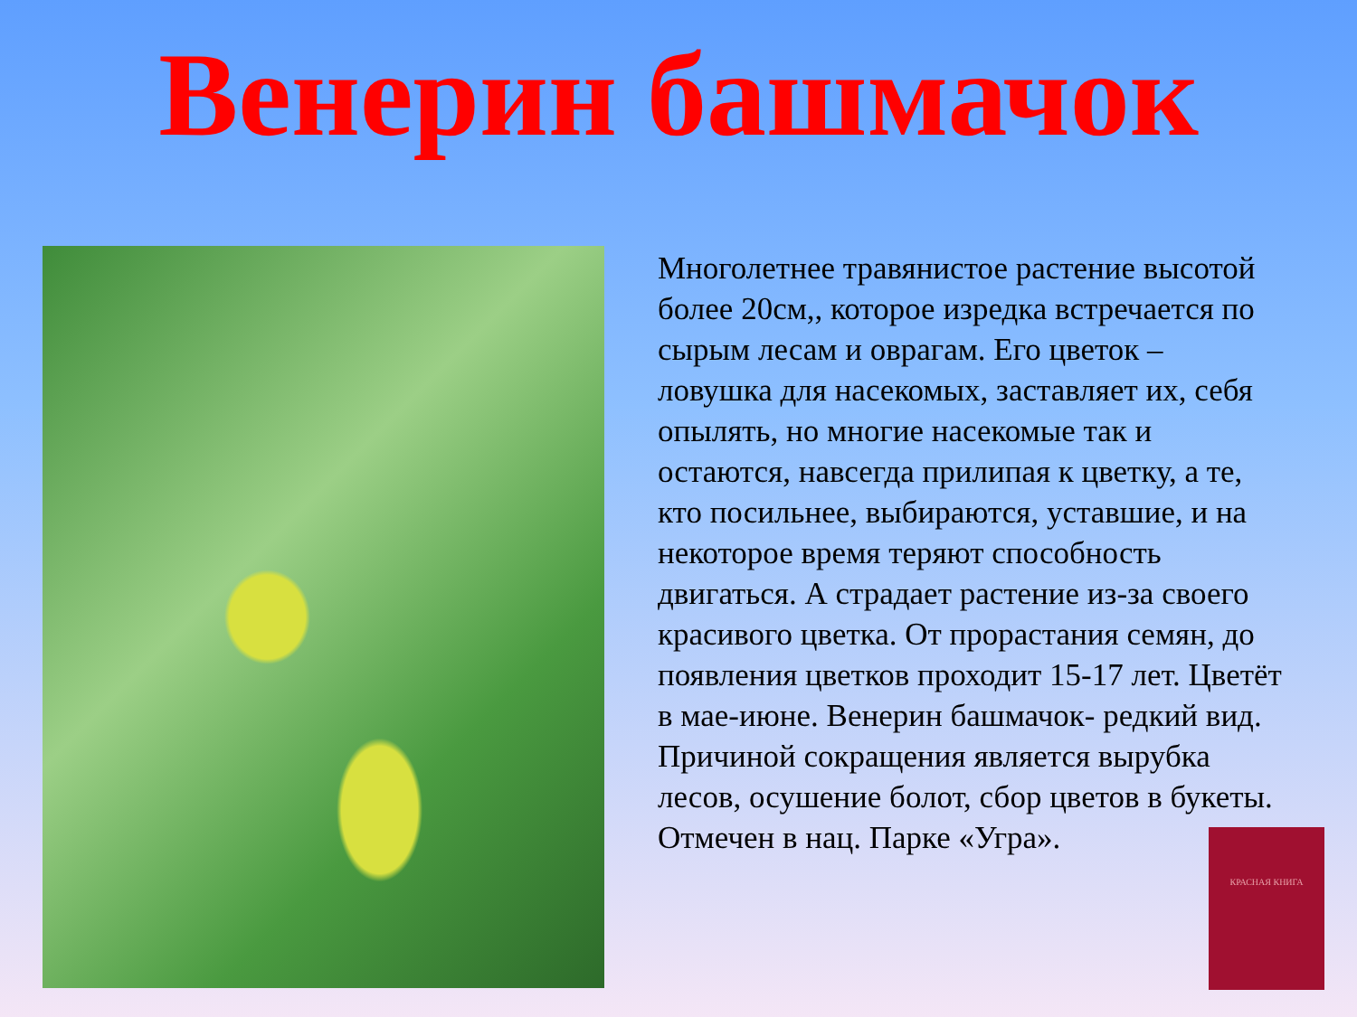Венерин башмачок
Многолетнее травянистое растение высотой более 20см,, которое изредка встречается по сырым лесам и оврагам. Его цветок – ловушка для насекомых, заставляет их, себя опылять, но многие насекомые так и остаются, навсегда прилипая к цветку, а те, кто посильнее, выбираются, уставшие, и на некоторое время теряют способность двигаться. А страдает растение из-за своего красивого цветка. От прорастания семян, до появления цветков проходит 15-17 лет. Цветёт в мае-июне. Венерин башмачок- редкий вид. Причиной сокращения является вырубка лесов, осушение болот, сбор цветов в букеты. Отмечен в нац. Парке «Угра».
КРАСНАЯ КНИГА